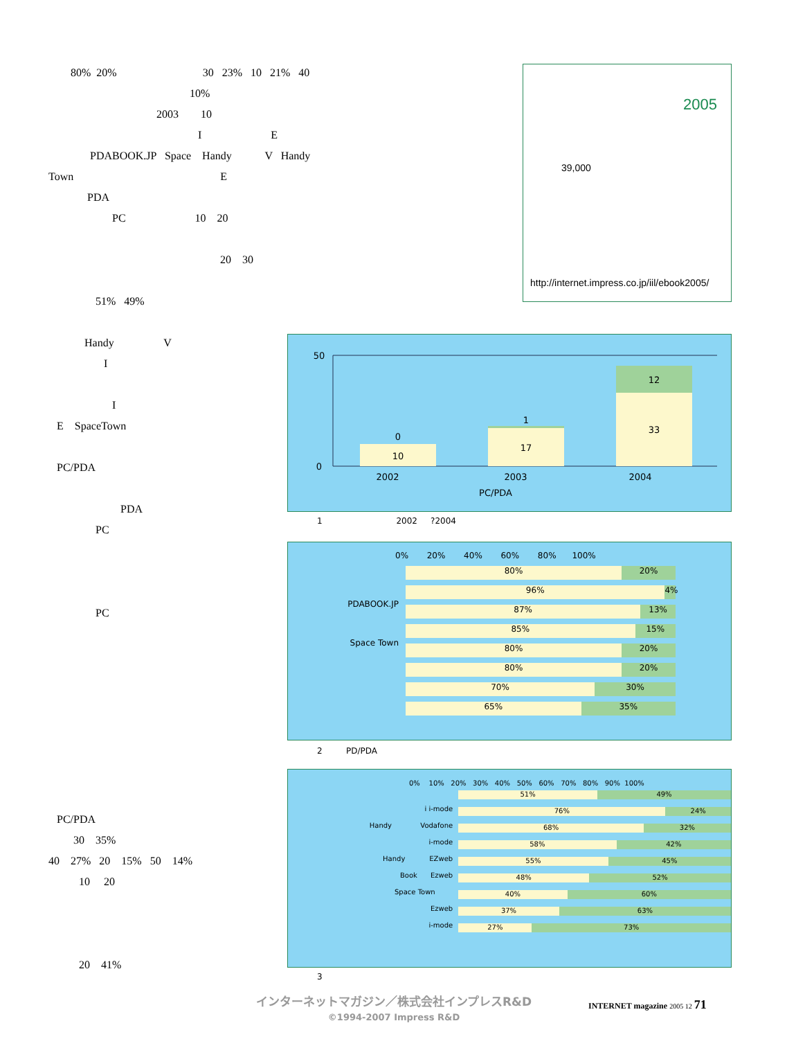80% 20% 30 23% 10 21% 40
10%
2003 10
I E
PDABOOK.JP Space Handy V Handy
Town E
PDA
PC 10 20
20 30
51% 49%
Handy V
I
I
E SpaceTown
PC/PDA
PDA
PC
PC
PC/PDA 30 35% 40 27% 20 15% 50 14% 10 20 20 41%
2005
39,000
http://internet.impress.co.jp/iil/ebook2005/
10
0
17
1
33
12
2002
2003
2004
PC/PDA
50
0
1 2002 ?2004
0% 20% 40% 60% 80% 100%
PDABOOK.JP
Space Town
80% 20%
96% 4%
87% 13%
85% 15%
80% 20%
80% 20%
70% 30%
65% 35%
2 PD/PDA
0% 10% 20% 30% 40% 50% 60% 70% 80% 90% 100%
i i-mode
Handy Vodafone
i-mode
Handy EZweb
Book Ezweb
Space Town
Ezweb
i-mode
51% 49%
76% 24%
68% 32%
58% 42%
55% 45%
48% 52%
40% 60%
37% 63%
27% 73%
3
インターネットマガジン／株式会社インプレスR&D
©1994-2007 Impress R&D
INTERNET magazine 2005 12 71